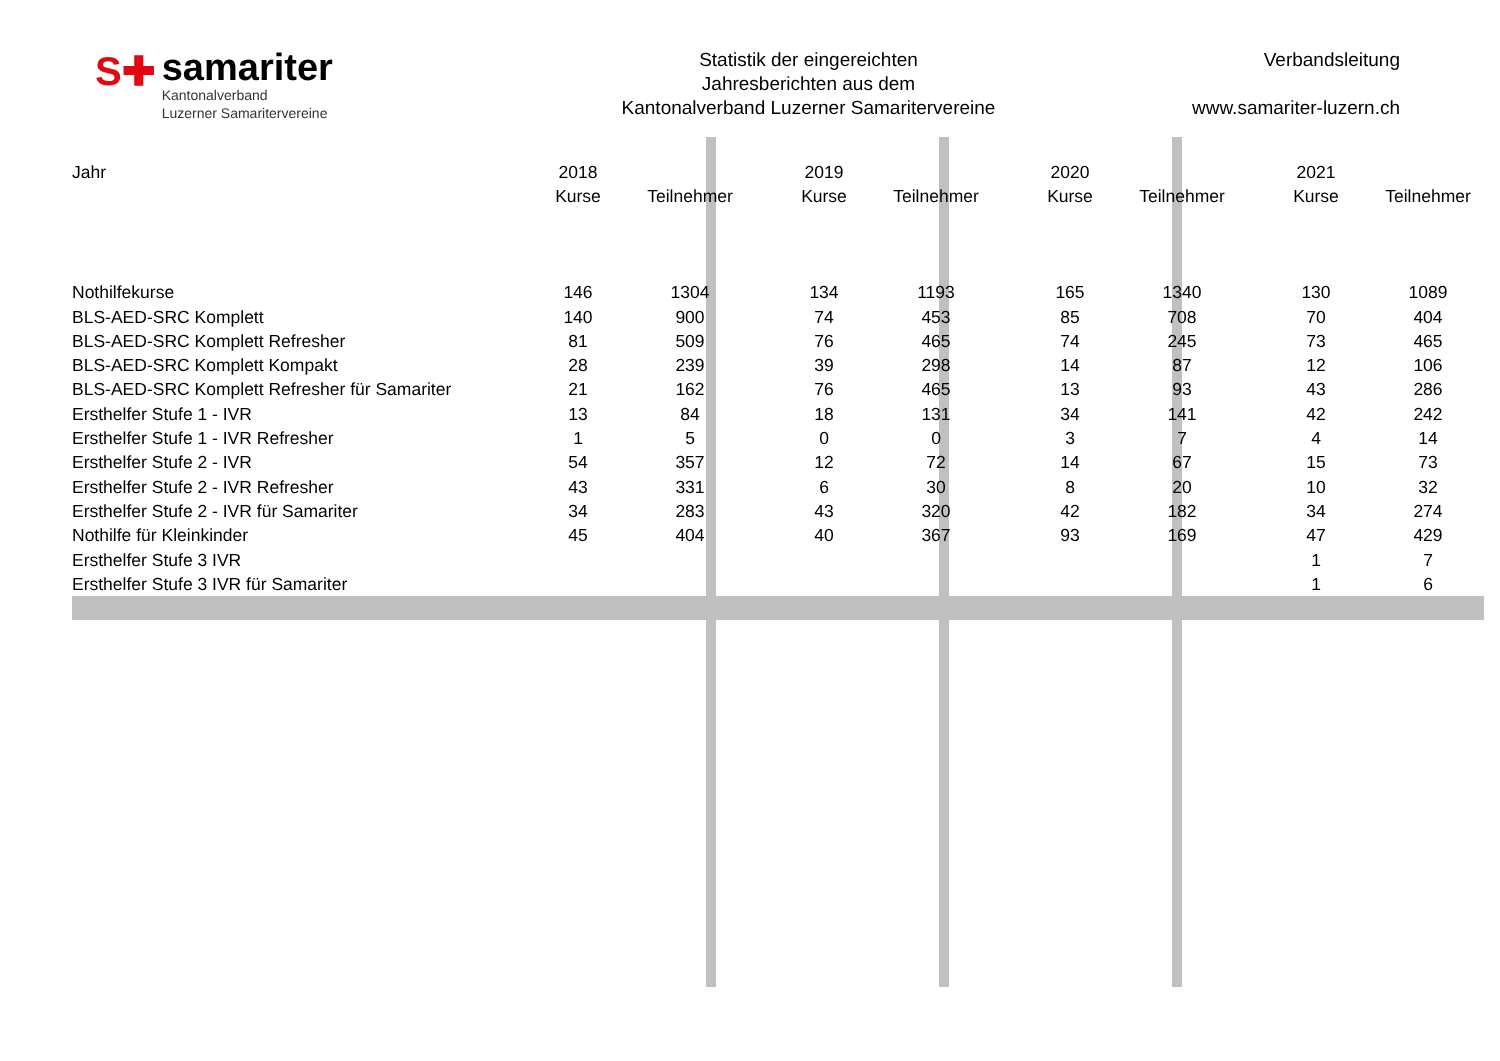S✚
samariter
Kantonalverband
Luzerner Samaritervereine
Statistik der eingereichten
Jahresberichten aus dem
Kantonalverband Luzerner Samaritervereine
Verbandsleitung
www.samariter-luzern.ch
| Jahr | 2018 | | | 2019 | | | 2020 | | | 2021 | |
| | Kurse | Teilnehmer | | Kurse | Teilnehmer | | Kurse | Teilnehmer | | Kurse | Teilnehmer |
| Nothilfekurse | 146 | 1304 | | 134 | 1193 | | 165 | 1340 | | 130 | 1089 |
| BLS-AED-SRC Komplett | 140 | 900 | | 74 | 453 | | 85 | 708 | | 70 | 404 |
| BLS-AED-SRC Komplett Refresher | 81 | 509 | | 76 | 465 | | 74 | 245 | | 73 | 465 |
| BLS-AED-SRC Komplett Kompakt | 28 | 239 | | 39 | 298 | | 14 | 87 | | 12 | 106 |
| BLS-AED-SRC Komplett Refresher für Samariter | 21 | 162 | | 76 | 465 | | 13 | 93 | | 43 | 286 |
| Ersthelfer Stufe 1 - IVR | 13 | 84 | | 18 | 131 | | 34 | 141 | | 42 | 242 |
| Ersthelfer Stufe 1 - IVR Refresher | 1 | 5 | | 0 | 0 | | 3 | 7 | | 4 | 14 |
| Ersthelfer Stufe 2 - IVR | 54 | 357 | | 12 | 72 | | 14 | 67 | | 15 | 73 |
| Ersthelfer Stufe 2 - IVR Refresher | 43 | 331 | | 6 | 30 | | 8 | 20 | | 10 | 32 |
| Ersthelfer Stufe 2 - IVR für Samariter | 34 | 283 | | 43 | 320 | | 42 | 182 | | 34 | 274 |
| Nothilfe für Kleinkinder | 45 | 404 | | 40 | 367 | | 93 | 169 | | 47 | 429 |
| Ersthelfer Stufe 3 IVR | | | | | | | | | | 1 | 7 |
| Ersthelfer Stufe 3 IVR für Samariter | | | | | | | | | | 1 | 6 |